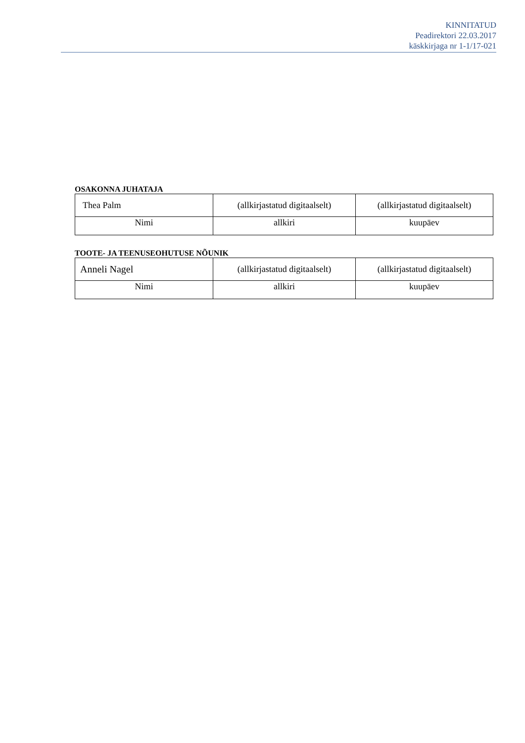KINNITATUD
Peadirektori 22.03.2017
käskkirjaga nr 1-1/17-021
OSAKONNA JUHATAJA
| Thea Palm | (allkirjastatud digitaalselt) | (allkirjastatud digitaalselt) |
| Nimi | allkiri | kuupäev |
TOOTE- JA TEENUSEOHUTUSE NÕUNIK
| Anneli Nagel | (allkirjastatud digitaalselt) | (allkirjastatud digitaalselt) |
| Nimi | allkiri | kuupäev |